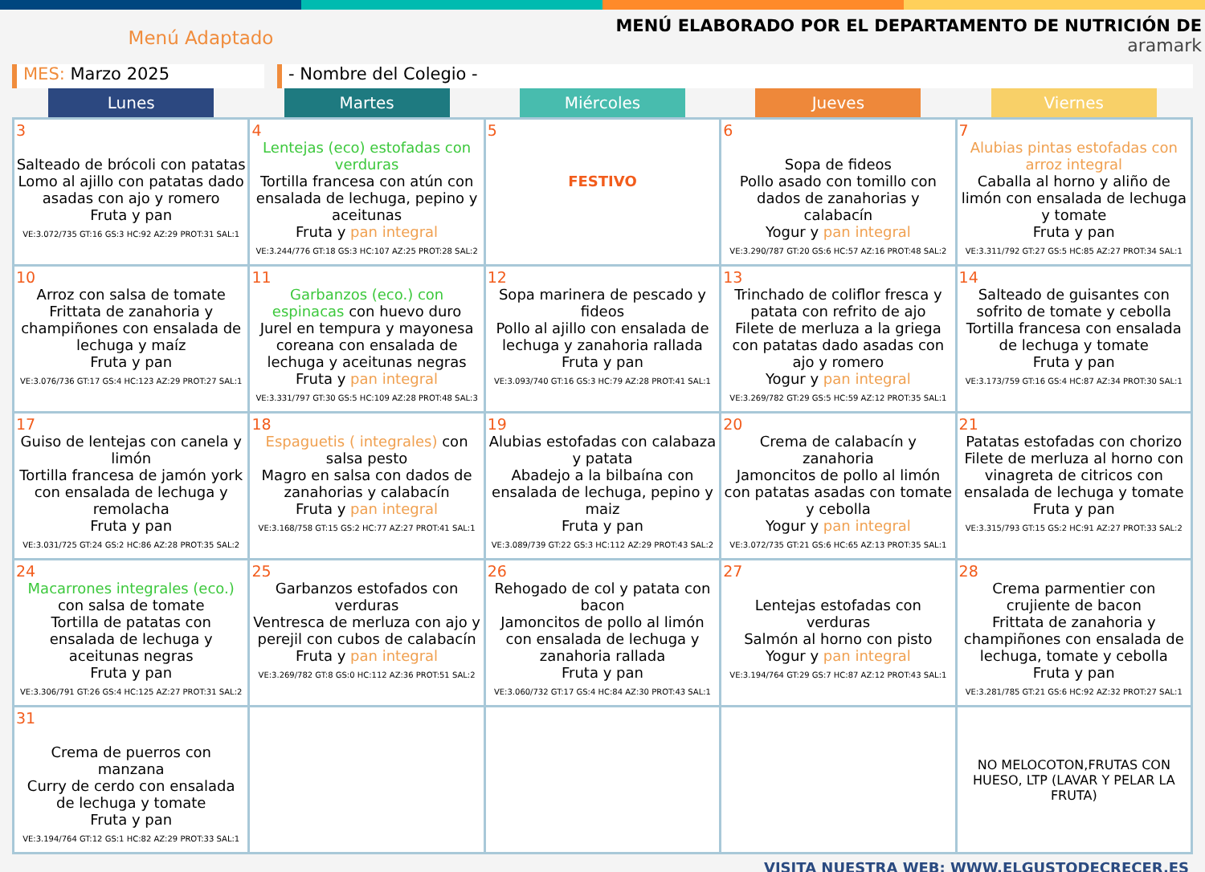Menú Adaptado
MENÚ ELABORADO POR EL DEPARTAMENTO DE NUTRICIÓN DE
aramark
MES: Marzo 2025 - Nombre del Colegio -
| Lunes | Martes | Miércoles | Jueves | Viernes |
| --- | --- | --- | --- | --- |
| 3 Salteado de brócoli con patatas Lomo al ajillo con patatas dado asadas con ajo y romero Fruta y pan VE:3.072/735 GT:16 GS:3 HC:92 AZ:29 PROT:31 SAL:1 | 4 Lentejas (eco) estofadas con verduras Tortilla francesa con atún con ensalada de lechuga, pepino y aceitunas Fruta y pan integral VE:3.244/776 GT:18 GS:3 HC:107 AZ:25 PROT:28 SAL:2 | 5 FESTIVO | 6 Sopa de fideos Pollo asado con tomillo con dados de zanahorias y calabacín Yogur y pan integral VE:3.290/787 GT:20 GS:6 HC:57 AZ:16 PROT:48 SAL:2 | 7 Alubias pintas estofadas con arroz integral Caballa al horno y aliño de limón con ensalada de lechuga y tomate Fruta y pan VE:3.311/792 GT:27 GS:5 HC:85 AZ:27 PROT:34 SAL:1 |
| 10 Arroz con salsa de tomate Frittata de zanahoria y champiñones con ensalada de lechuga y maíz Fruta y pan VE:3.076/736 GT:17 GS:4 HC:123 AZ:29 PROT:27 SAL:1 | 11 Garbanzos (eco.) con espinacas con huevo duro Jurel en tempura y mayonesa coreana con ensalada de lechuga y aceitunas negras Fruta y pan integral VE:3.331/797 GT:30 GS:5 HC:109 AZ:28 PROT:48 SAL:3 | 12 Sopa marinera de pescado y fideos Pollo al ajillo con ensalada de lechuga y zanahoria rallada Fruta y pan VE:3.093/740 GT:16 GS:3 HC:79 AZ:28 PROT:41 SAL:1 | 13 Trinchado de coliflor fresca y patata con refrito de ajo Filete de merluza a la griega con patatas dado asadas con ajo y romero Yogur y pan integral VE:3.269/782 GT:29 GS:5 HC:59 AZ:12 PROT:35 SAL:1 | 14 Salteado de guisantes con sofrito de tomate y cebolla Tortilla francesa con ensalada de lechuga y tomate Fruta y pan VE:3.173/759 GT:16 GS:4 HC:87 AZ:34 PROT:30 SAL:1 |
| 17 Guiso de lentejas con canela y limón Tortilla francesa de jamón york con ensalada de lechuga y remolacha Fruta y pan VE:3.031/725 GT:24 GS:2 HC:86 AZ:28 PROT:35 SAL:2 | 18 Espaguetis ( integrales) con salsa pesto Magro en salsa con dados de zanahorias y calabacín Fruta y pan integral VE:3.168/758 GT:15 GS:2 HC:77 AZ:27 PROT:41 SAL:1 | 19 Alubias estofadas con calabaza y patata Abadejo a la bilbaína con ensalada de lechuga, pepino y maiz Fruta y pan VE:3.089/739 GT:22 GS:3 HC:112 AZ:29 PROT:43 SAL:2 | 20 Crema de calabacín y zanahoria Jamoncitos de pollo al limón con patatas asadas con tomate y cebolla Yogur y pan integral VE:3.072/735 GT:21 GS:6 HC:65 AZ:13 PROT:35 SAL:1 | 21 Patatas estofadas con chorizo Filete de merluza al horno con vinagreta de citricos con ensalada de lechuga y tomate Fruta y pan VE:3.315/793 GT:15 GS:2 HC:91 AZ:27 PROT:33 SAL:2 |
| 24 Macarrones integrales (eco.) con salsa de tomate Tortilla de patatas con ensalada de lechuga y aceitunas negras Fruta y pan VE:3.306/791 GT:26 GS:4 HC:125 AZ:27 PROT:31 SAL:2 | 25 Garbanzos estofados con verduras Ventresca de merluza con ajo y perejil con cubos de calabacín Fruta y pan integral VE:3.269/782 GT:8 GS:0 HC:112 AZ:36 PROT:51 SAL:2 | 26 Rehogado de col y patata con bacon Jamoncitos de pollo al limón con ensalada de lechuga y zanahoria rallada Fruta y pan VE:3.060/732 GT:17 GS:4 HC:84 AZ:30 PROT:43 SAL:1 | 27 Lentejas estofadas con verduras Salmón al horno con pisto Yogur y pan integral VE:3.194/764 GT:29 GS:7 HC:87 AZ:12 PROT:43 SAL:1 | 28 Crema parmentier con crujiente de bacon Frittata de zanahoria y champiñones con ensalada de lechuga, tomate y cebolla Fruta y pan VE:3.281/785 GT:21 GS:6 HC:92 AZ:32 PROT:27 SAL:1 |
| 31 Crema de puerros con manzana Curry de cerdo con ensalada de lechuga y tomate Fruta y pan VE:3.194/764 GT:12 GS:1 HC:82 AZ:29 PROT:33 SAL:1 | | | | NO MELOCOTON,FRUTAS CON HUESO, LTP (LAVAR Y PELAR LA FRUTA) |
VISITA NUESTRA WEB: WWW.ELGUSTODECRECER.ES